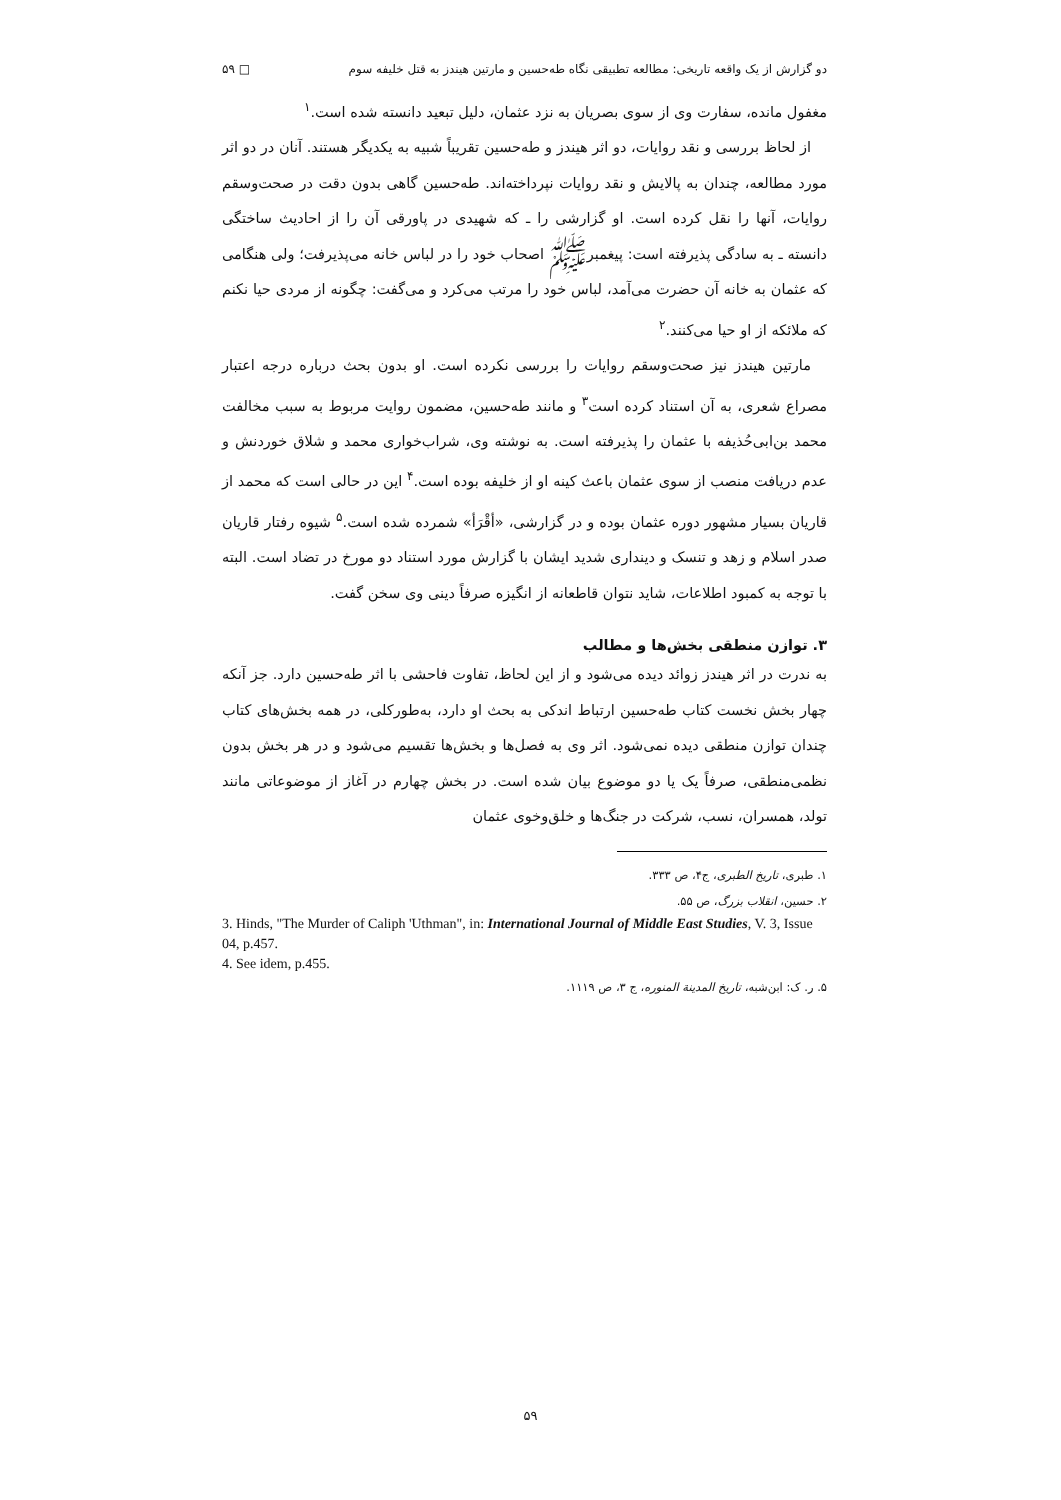دو گزارش از یک واقعه تاریخی: مطالعه تطبیقی نگاه طه‌حسین و مارتین هیندز به قتل خلیفه سوم □ ۵۹
مغفول مانده، سفارت وی از سوی بصریان به نزد عثمان، دلیل تبعید دانسته شده است.<sup>۱</sup>
از لحاظ بررسی و نقد روایات، دو اثر هیندز و طه‌حسین تقریباً شبیه به یکدیگر هستند. آنان در دو اثر مورد مطالعه، چندان به پالایش و نقد روایات نپرداخته‌اند. طه‌حسین گاهی بدون دقت در صحت‌وسقم روایات، آنها را نقل کرده است. او گزارشی را ـ که شهیدی در پاورقی آن را از احادیث ساختگی دانسته ـ به سادگی پذیرفته است: پیغمبرﷺ اصحاب خود را در لباس خانه می‌پذیرفت؛ ولی هنگامی که عثمان به خانه آن حضرت می‌آمد، لباس خود را مرتب می‌کرد و می‌گفت: چگونه از مردی حیا نکنم که ملائکه از او حیا می‌کنند.<sup>۲</sup>
مارتین هیندز نیز صحت‌وسقم روایات را بررسی نکرده است. او بدون بحث درباره درجه اعتبار مصراع شعری، به آن استناد کرده است<sup>۳</sup> و مانند طه‌حسین، مضمون روایت مربوط به سبب مخالفت محمد بن‌ابی‌حُذیفه با عثمان را پذیرفته است. به نوشته وی، شراب‌خواری محمد و شلاق خوردنش و عدم دریافت منصب از سوی عثمان باعث کینه او از خلیفه بوده است.<sup>۴</sup> این در حالی است که محمد از قاریان بسیار مشهور دوره عثمان بوده و در گزارشی، «أقْرَأ» شمرده شده است.<sup>۵</sup> شیوه رفتار قاریان صدر اسلام و زهد و تنسک و دینداری شدید ایشان با گزارش مورد استناد دو مورخ در تضاد است. البته با توجه به کمبود اطلاعات، شاید نتوان قاطعانه از انگیزه صرفاً دینی وی سخن گفت.
۳. توازن منطقی بخش‌ها و مطالب
به ندرت در اثر هیندز زوائد دیده می‌شود و از این لحاظ، تفاوت فاحشی با اثر طه‌حسین دارد. جز آنکه چهار بخش نخست کتاب طه‌حسین ارتباط اندکی به بحث او دارد، به‌طورکلی، در همه بخش‌های کتاب چندان توازن منطقی دیده نمی‌شود. اثر وی به فصل‌ها و بخش‌ها تقسیم می‌شود و در هر بخش بدون نظمی‌منطقی، صرفاً یک یا دو موضوع بیان شده است. در بخش چهارم در آغاز از موضوعاتی مانند تولد، همسران، نسب، شرکت در جنگ‌ها و خلق‌وخوی عثمان
۱. طبری، تاریخ الطبری، ج۴، ص ۳۳۳.
۲. حسین، انقلاب بزرگ، ص ۵۵.
3. Hinds, "The Murder of Caliph 'Uthman", in: International Journal of Middle East Studies, V. 3, Issue 04, p.457.
4. See idem, p.455.
۵. ر. ک: ابن‌شبه، تاریخ المدینة المنوره، ج ۳، ص ۱۱۱۹.
۵۹